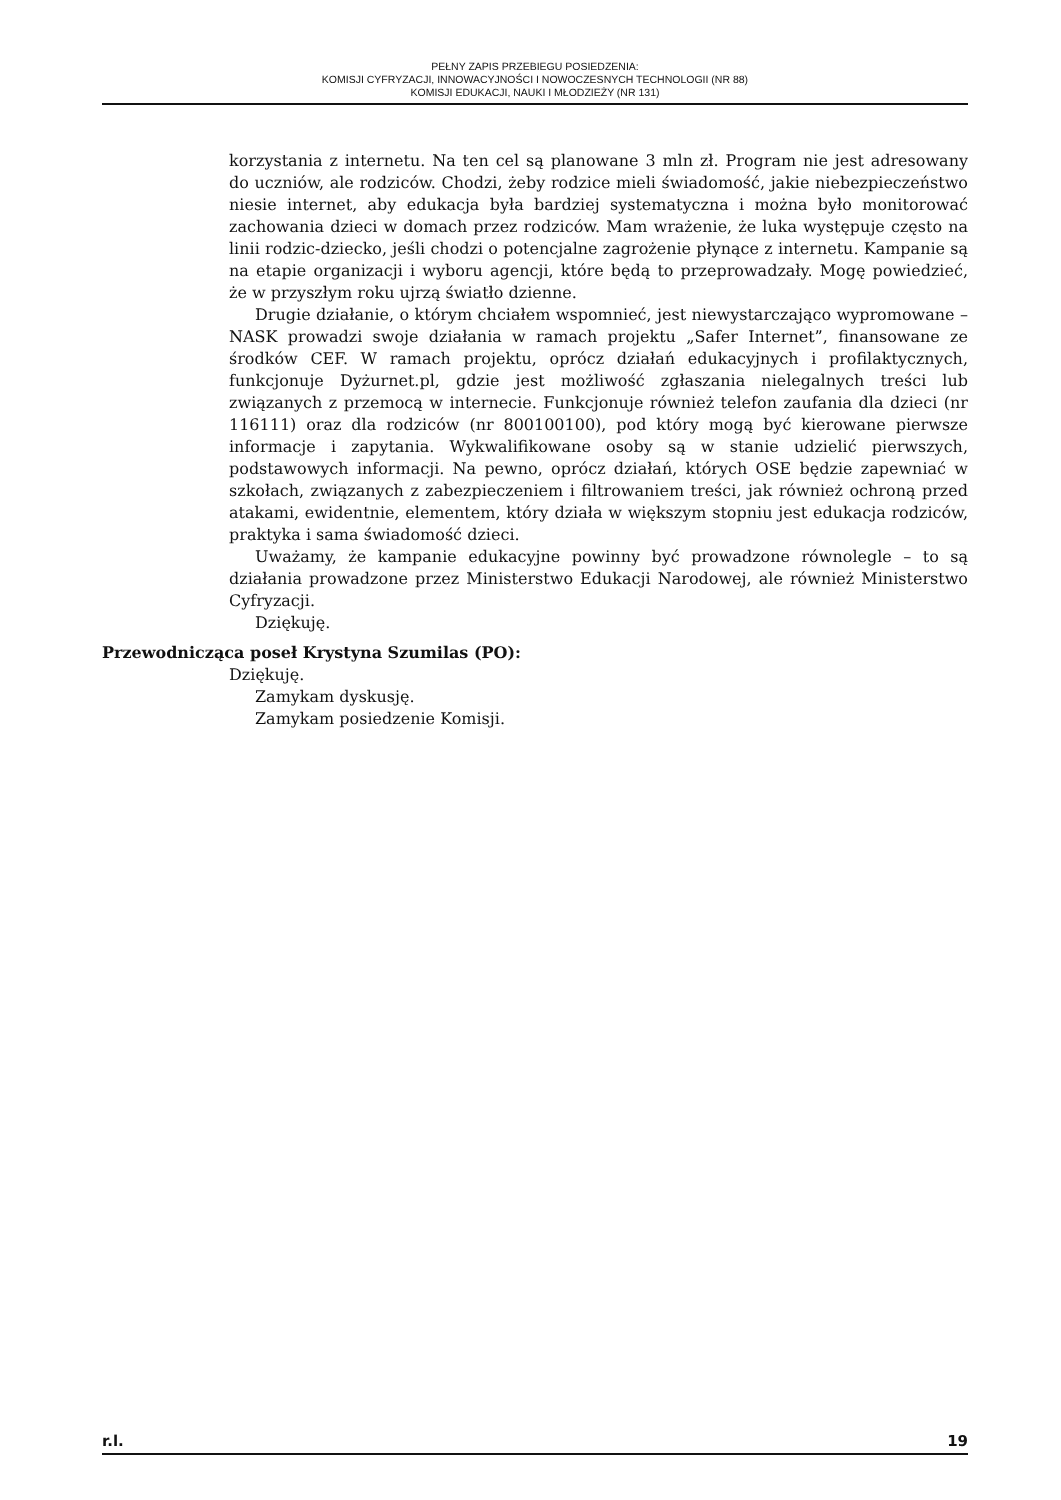PEŁNY ZAPIS PRZEBIEGU POSIEDZENIA:
KOMISJI CYFRYZACJI, INNOWACYJNOŚCI I NOWOCZESNYCH TECHNOLOGII (NR 88)
KOMISJI EDUKACJI, NAUKI I MŁODZIEŻY (NR 131)
korzystania z internetu. Na ten cel są planowane 3 mln zł. Program nie jest adresowany do uczniów, ale rodziców. Chodzi, żeby rodzice mieli świadomość, jakie niebezpieczeństwo niesie internet, aby edukacja była bardziej systematyczna i można było monitorować zachowania dzieci w domach przez rodziców. Mam wrażenie, że luka występuje często na linii rodzic-dziecko, jeśli chodzi o potencjalne zagrożenie płynące z internetu. Kampanie są na etapie organizacji i wyboru agencji, które będą to przeprowadzały. Mogę powiedzieć, że w przyszłym roku ujrzą światło dzienne.
Drugie działanie, o którym chciałem wspomnieć, jest niewystarczająco wypromowane – NASK prowadzi swoje działania w ramach projektu „Safer Internet”, finansowane ze środków CEF. W ramach projektu, oprócz działań edukacyjnych i profilaktycznych, funkcjonuje Dyżurnet.pl, gdzie jest możliwość zgłaszania nielegalnych treści lub związanych z przemocą w internecie. Funkcjonuje również telefon zaufania dla dzieci (nr 116111) oraz dla rodziców (nr 800100100), pod który mogą być kierowane pierwsze informacje i zapytania. Wykwalifikowane osoby są w stanie udzielić pierwszych, podstawowych informacji. Na pewno, oprócz działań, których OSE będzie zapewniać w szkołach, związanych z zabezpieczeniem i filtrowaniem treści, jak również ochroną przed atakami, ewidentnie, elementem, który działa w większym stopniu jest edukacja rodziców, praktyka i sama świadomość dzieci.
Uważamy, że kampanie edukacyjne powinny być prowadzone równolegle – to są działania prowadzone przez Ministerstwo Edukacji Narodowej, ale również Ministerstwo Cyfryzacji.
Dziękuję.
Przewodnicząca poseł Krystyna Szumilas (PO):
Dziękuję.
Zamykam dyskusję.
Zamykam posiedzenie Komisji.
r.l. 19